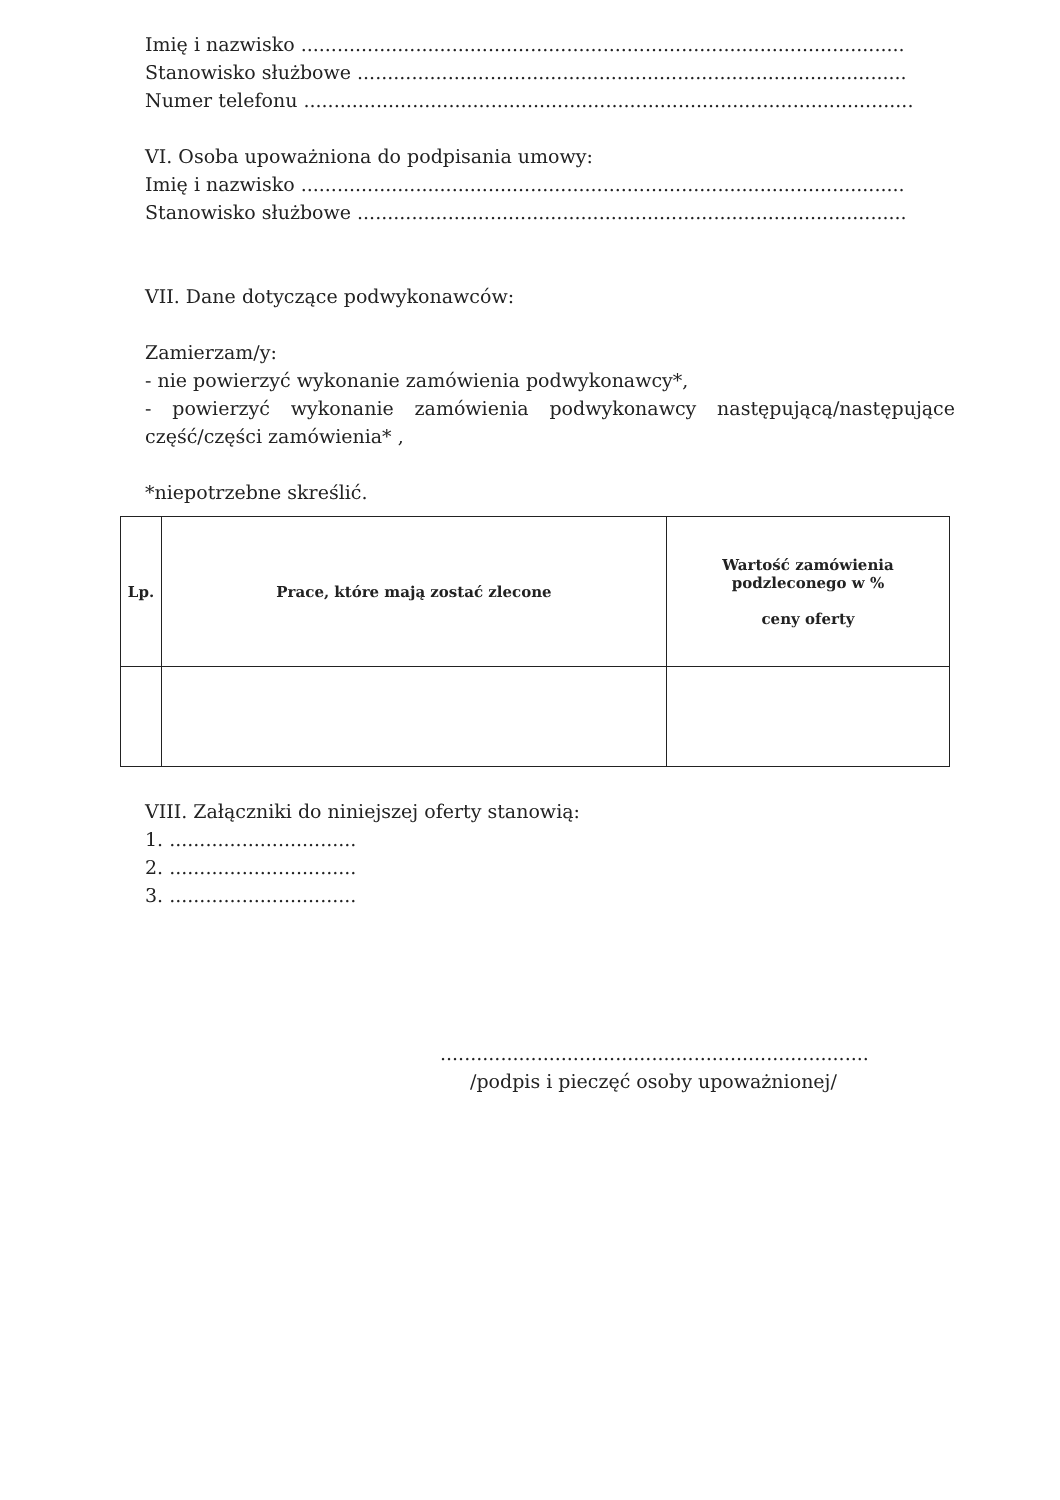Imię i nazwisko ....................................................................................................
Stanowisko służbowe ...........................................................................................
Numer telefonu .....................................................................................................
VI. Osoba upoważniona do podpisania umowy:
Imię i nazwisko ....................................................................................................
Stanowisko służbowe ...........................................................................................
VII. Dane dotyczące podwykonawców:
Zamierzam/y:
- nie powierzyć wykonanie zamówienia podwykonawcy*,
- powierzyć wykonanie zamówienia podwykonawcy następującą/następujące część/części zamówienia* ,
*niepotrzebne skreślić.
| Lp. | Prace, które mają zostać zlecone | Wartość zamówienia podzleconego w % ceny oferty |
| --- | --- | --- |
VIII. Załączniki do niniejszej oferty stanowią:
1. ...............................
2. ...............................
3. ...............................
.......................................................................
/podpis i pieczęć osoby upoważnionej/